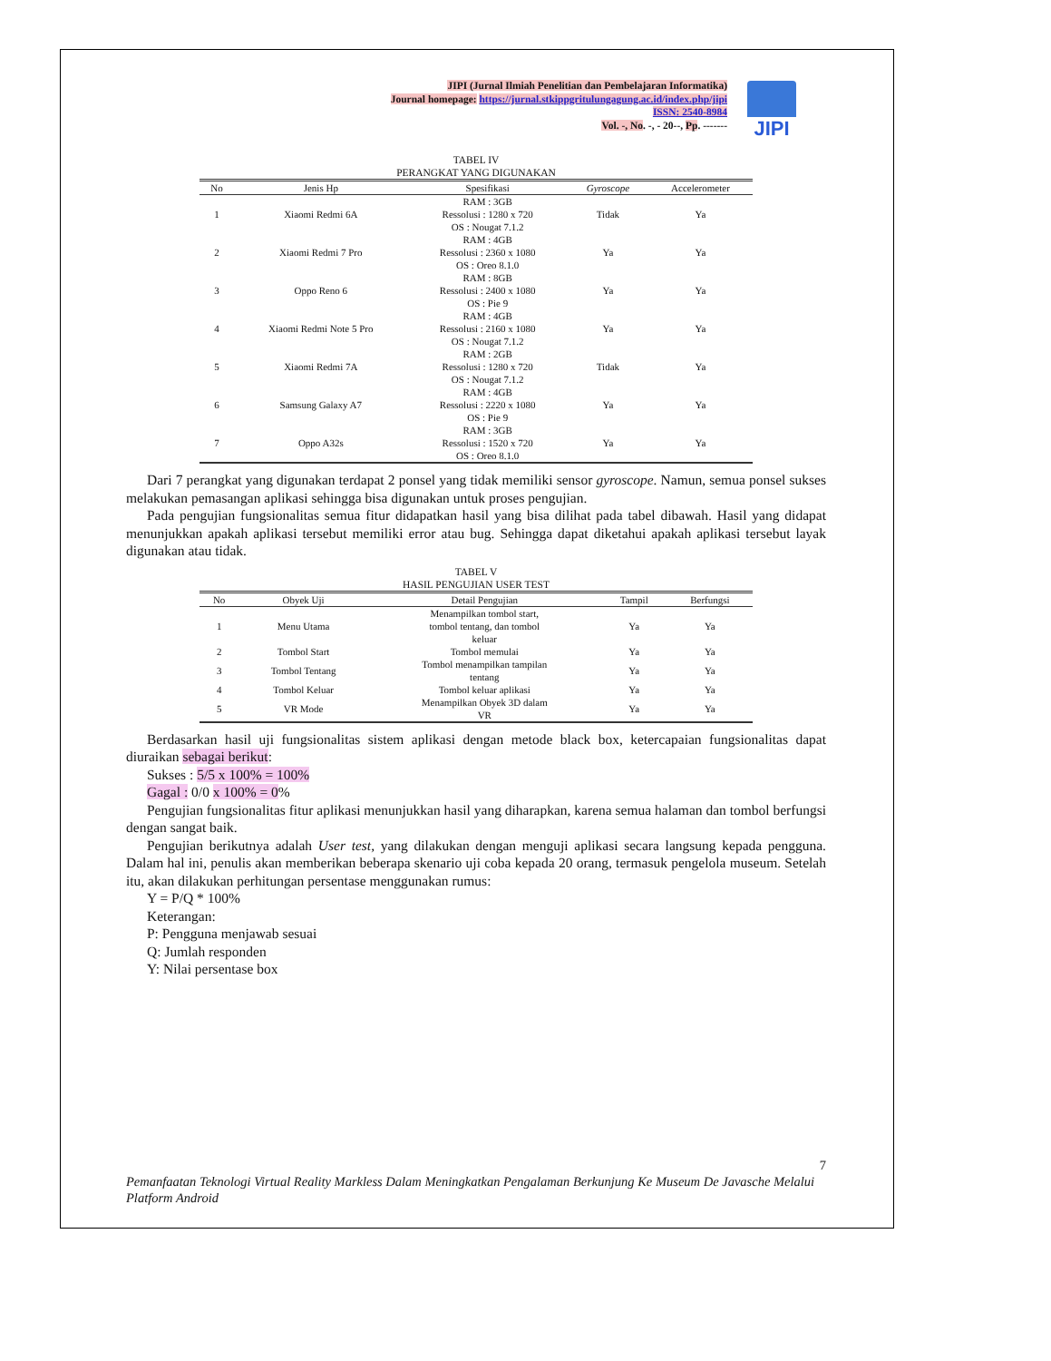JIPI (Jurnal Ilmiah Penelitian dan Pembelajaran Informatika)
Journal homepage: https://jurnal.stkippgritulungagung.ac.id/index.php/jipi
ISSN: 2540-8984
Vol. -, No. -, - 20--, Pp. -------
JIPI
TABEL IV
PERANGKAT YANG DIGUNAKAN
| No | Jenis Hp | Spesifikasi | Gyroscope | Accelerometer |
| --- | --- | --- | --- | --- |
| 1 | Xiaomi Redmi 6A | RAM : 3GB Ressolusi : 1280 x 720 OS : Nougat 7.1.2 | Tidak | Ya |
| 2 | Xiaomi Redmi 7 Pro | RAM : 4GB Ressolusi : 2360 x 1080 OS : Oreo 8.1.0 | Ya | Ya |
| 3 | Oppo Reno 6 | RAM : 8GB Ressolusi : 2400 x 1080 OS : Pie 9 | Ya | Ya |
| 4 | Xiaomi Redmi Note 5 Pro | RAM : 4GB Ressolusi : 2160 x 1080 OS : Nougat 7.1.2 | Ya | Ya |
| 5 | Xiaomi Redmi 7A | RAM : 2GB Ressolusi : 1280 x 720 OS : Nougat 7.1.2 | Tidak | Ya |
| 6 | Samsung Galaxy A7 | RAM : 4GB Ressolusi : 2220 x 1080 OS : Pie 9 | Ya | Ya |
| 7 | Oppo A32s | RAM : 3GB Ressolusi : 1520 x 720 OS : Oreo 8.1.0 | Ya | Ya |
Dari 7 perangkat yang digunakan terdapat 2 ponsel yang tidak memiliki sensor gyroscope. Namun, semua ponsel sukses melakukan pemasangan aplikasi sehingga bisa digunakan untuk proses pengujian.
Pada pengujian fungsionalitas semua fitur didapatkan hasil yang bisa dilihat pada tabel dibawah. Hasil yang didapat menunjukkan apakah aplikasi tersebut memiliki error atau bug. Sehingga dapat diketahui apakah aplikasi tersebut layak digunakan atau tidak.
TABEL V
HASIL PENGUJIAN USER TEST
| No | Obyek Uji | Detail Pengujian | Tampil | Berfungsi |
| --- | --- | --- | --- | --- |
| 1 | Menu Utama | Menampilkan tombol start, tombol tentang, dan tombol keluar | Ya | Ya |
| 2 | Tombol Start | Tombol memulai | Ya | Ya |
| 3 | Tombol Tentang | Tombol menampilkan tampilan tentang | Ya | Ya |
| 4 | Tombol Keluar | Tombol keluar aplikasi | Ya | Ya |
| 5 | VR Mode | Menampilkan Obyek 3D dalam VR | Ya | Ya |
Berdasarkan hasil uji fungsionalitas sistem aplikasi dengan metode black box, ketercapaian fungsionalitas dapat diuraikan sebagai berikut:
Sukses : 5/5 x 100% = 100%
Gagal : 0/0 x 100% = 0%
Pengujian fungsionalitas fitur aplikasi menunjukkan hasil yang diharapkan, karena semua halaman dan tombol berfungsi dengan sangat baik.
Pengujian berikutnya adalah User test, yang dilakukan dengan menguji aplikasi secara langsung kepada pengguna. Dalam hal ini, penulis akan memberikan beberapa skenario uji coba kepada 20 orang, termasuk pengelola museum. Setelah itu, akan dilakukan perhitungan persentase menggunakan rumus:
Y = P/Q * 100%
Keterangan:
P: Pengguna menjawab sesuai
Q: Jumlah responden
Y: Nilai persentase box
7
Pemanfaatan Teknologi Virtual Reality Markless Dalam Meningkatkan Pengalaman Berkunjung Ke Museum De Javasche Melalui Platform Android